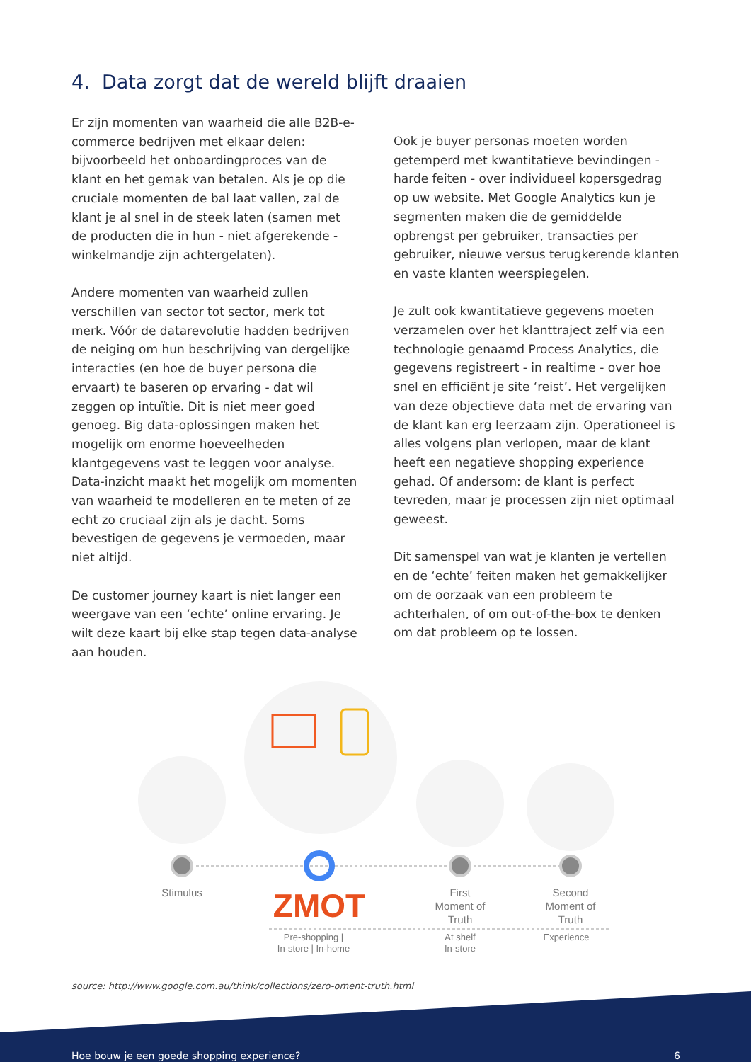4. Data zorgt dat de wereld blijft draaien
Er zijn momenten van waarheid die alle B2B-e-commerce bedrijven met elkaar delen: bijvoorbeeld het onboardingproces van de klant en het gemak van betalen. Als je op die cruciale momenten de bal laat vallen, zal de klant je al snel in de steek laten (samen met de producten die in hun - niet afgerekende - winkelmandje zijn achtergelaten).
Andere momenten van waarheid zullen verschillen van sector tot sector, merk tot merk. Vóór de datarevolutie hadden bedrijven de neiging om hun beschrijving van dergelijke interacties (en hoe de buyer persona die ervaart) te baseren op ervaring - dat wil zeggen op intuïtie. Dit is niet meer goed genoeg. Big data-oplossingen maken het mogelijk om enorme hoeveelheden klantgegevens vast te leggen voor analyse. Data-inzicht maakt het mogelijk om momenten van waarheid te modelleren en te meten of ze echt zo cruciaal zijn als je dacht. Soms bevestigen de gegevens je vermoeden, maar niet altijd.
De customer journey kaart is niet langer een weergave van een ‘echte’ online ervaring. Je wilt deze kaart bij elke stap tegen data-analyse aan houden.
Ook je buyer personas moeten worden getemperd met kwantitatieve bevindingen - harde feiten - over individueel kopersgedrag op uw website. Met Google Analytics kun je segmenten maken die de gemiddelde opbrengst per gebruiker, transacties per gebruiker, nieuwe versus terugkerende klanten en vaste klanten weerspiegelen.
Je zult ook kwantitatieve gegevens moeten verzamelen over het klanttraject zelf via een technologie genaamd Process Analytics, die gegevens registreert - in realtime - over hoe snel en efficiënt je site ‘reist’. Het vergelijken van deze objectieve data met de ervaring van de klant kan erg leerzaam zijn. Operationeel is alles volgens plan verlopen, maar de klant heeft een negatieve shopping experience gehad. Of andersom: de klant is perfect tevreden, maar je processen zijn niet optimaal geweest.
Dit samenspel van wat je klanten je vertellen en de ‘echte’ feiten maken het gemakkelijker om de oorzaak van een probleem te achterhalen, of om out-of-the-box te denken om dat probleem op te lossen.
Stimulus
ZMOT
First
Moment of
Truth
Second
Moment of
Truth
Pre-shopping |
In-store | In-home
At shelf
In-store
Experience
source: http://www.google.com.au/think/collections/zero-oment-truth.html
Hoe bouw je een goede shopping experience? 6